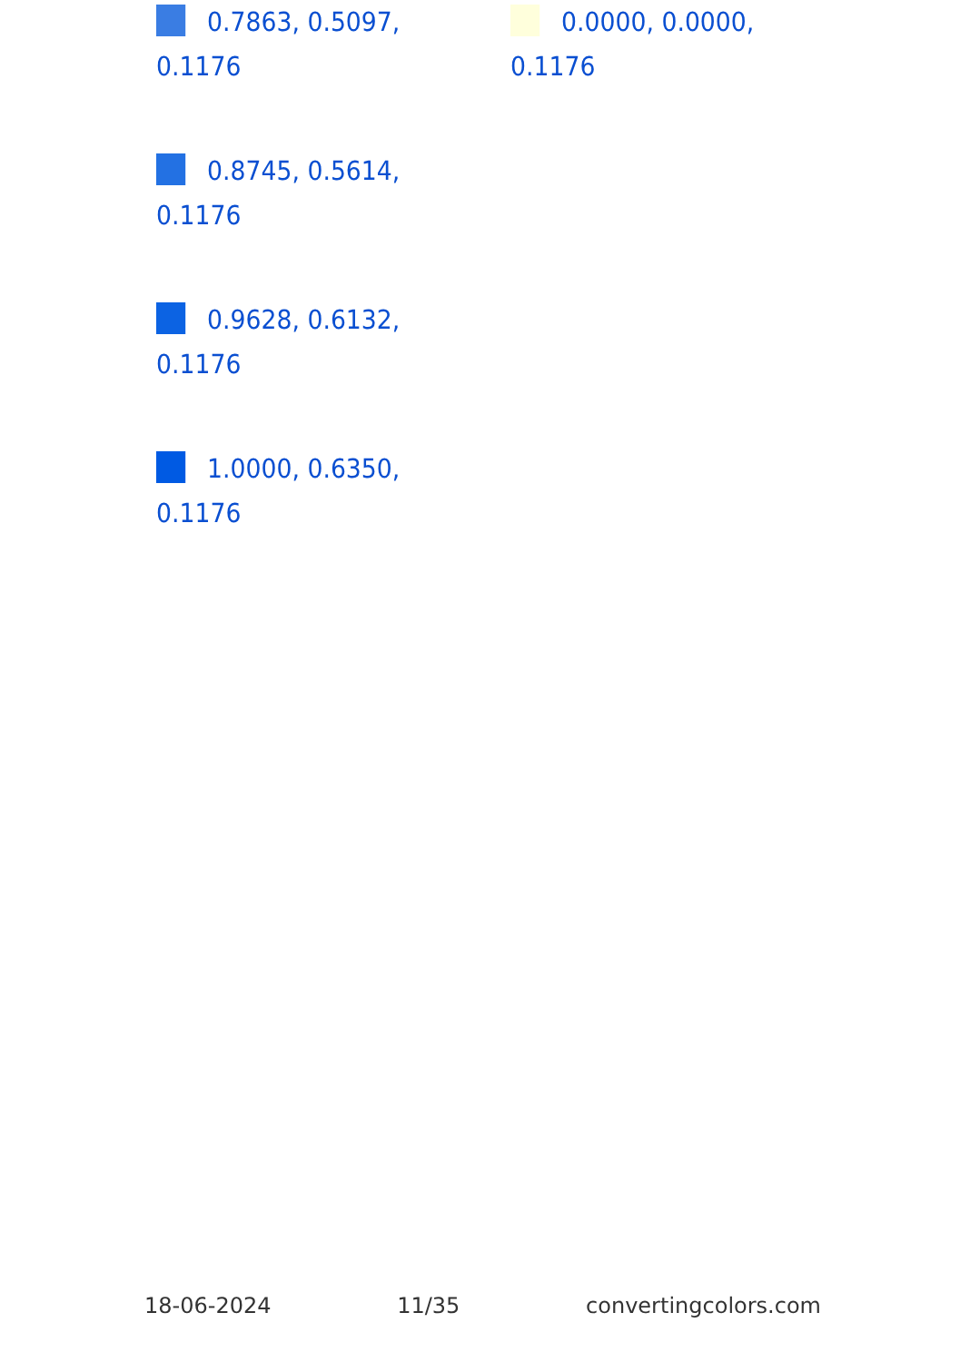0.7863, 0.5097,
0.1176
0.0000, 0.0000,
0.1176
0.8745, 0.5614,
0.1176
0.9628, 0.6132,
0.1176
1.0000, 0.6350,
0.1176
18-06-2024 11/35 convertingcolors.com